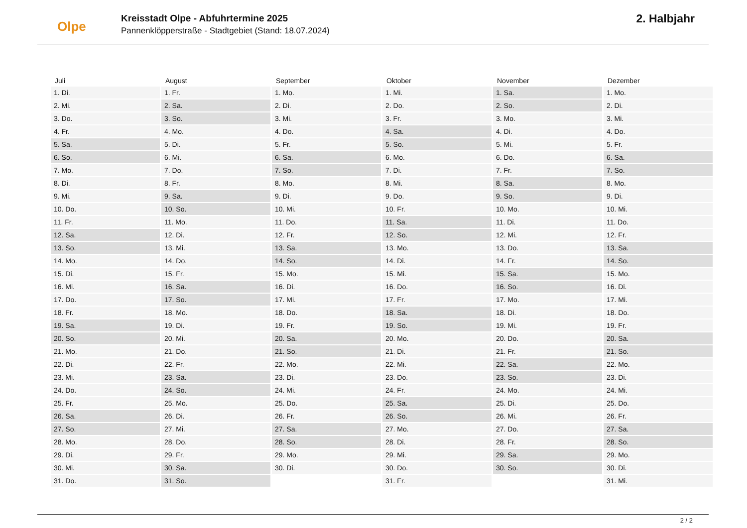Olpe
Kreisstadt Olpe - Abfuhrtermine 2025
Pannenklöpperstraße - Stadtgebiet (Stand: 18.07.2024)
2. Halbjahr
| Juli | August | September | Oktober | November | Dezember |
| --- | --- | --- | --- | --- | --- |
| 1. Di. | 1. Fr. | 1. Mo. | 1. Mi. | 1. Sa. | 1. Mo. |
| 2. Mi. | 2. Sa. | 2. Di. | 2. Do. | 2. So. | 2. Di. |
| 3. Do. | 3. So. | 3. Mi. | 3. Fr. | 3. Mo. | 3. Mi. |
| 4. Fr. | 4. Mo. | 4. Do. | 4. Sa. | 4. Di. | 4. Do. |
| 5. Sa. | 5. Di. | 5. Fr. | 5. So. | 5. Mi. | 5. Fr. |
| 6. So. | 6. Mi. | 6. Sa. | 6. Mo. | 6. Do. | 6. Sa. |
| 7. Mo. | 7. Do. | 7. So. | 7. Di. | 7. Fr. | 7. So. |
| 8. Di. | 8. Fr. | 8. Mo. | 8. Mi. | 8. Sa. | 8. Mo. |
| 9. Mi. | 9. Sa. | 9. Di. | 9. Do. | 9. So. | 9. Di. |
| 10. Do. | 10. So. | 10. Mi. | 10. Fr. | 10. Mo. | 10. Mi. |
| 11. Fr. | 11. Mo. | 11. Do. | 11. Sa. | 11. Di. | 11. Do. |
| 12. Sa. | 12. Di. | 12. Fr. | 12. So. | 12. Mi. | 12. Fr. |
| 13. So. | 13. Mi. | 13. Sa. | 13. Mo. | 13. Do. | 13. Sa. |
| 14. Mo. | 14. Do. | 14. So. | 14. Di. | 14. Fr. | 14. So. |
| 15. Di. | 15. Fr. | 15. Mo. | 15. Mi. | 15. Sa. | 15. Mo. |
| 16. Mi. | 16. Sa. | 16. Di. | 16. Do. | 16. So. | 16. Di. |
| 17. Do. | 17. So. | 17. Mi. | 17. Fr. | 17. Mo. | 17. Mi. |
| 18. Fr. | 18. Mo. | 18. Do. | 18. Sa. | 18. Di. | 18. Do. |
| 19. Sa. | 19. Di. | 19. Fr. | 19. So. | 19. Mi. | 19. Fr. |
| 20. So. | 20. Mi. | 20. Sa. | 20. Mo. | 20. Do. | 20. Sa. |
| 21. Mo. | 21. Do. | 21. So. | 21. Di. | 21. Fr. | 21. So. |
| 22. Di. | 22. Fr. | 22. Mo. | 22. Mi. | 22. Sa. | 22. Mo. |
| 23. Mi. | 23. Sa. | 23. Di. | 23. Do. | 23. So. | 23. Di. |
| 24. Do. | 24. So. | 24. Mi. | 24. Fr. | 24. Mo. | 24. Mi. |
| 25. Fr. | 25. Mo. | 25. Do. | 25. Sa. | 25. Di. | 25. Do. |
| 26. Sa. | 26. Di. | 26. Fr. | 26. So. | 26. Mi. | 26. Fr. |
| 27. So. | 27. Mi. | 27. Sa. | 27. Mo. | 27. Do. | 27. Sa. |
| 28. Mo. | 28. Do. | 28. So. | 28. Di. | 28. Fr. | 28. So. |
| 29. Di. | 29. Fr. | 29. Mo. | 29. Mi. | 29. Sa. | 29. Mo. |
| 30. Mi. | 30. Sa. | 30. Di. | 30. Do. | 30. So. | 30. Di. |
| 31. Do. | 31. So. | | 31. Fr. | | 31. Mi. |
2 / 2